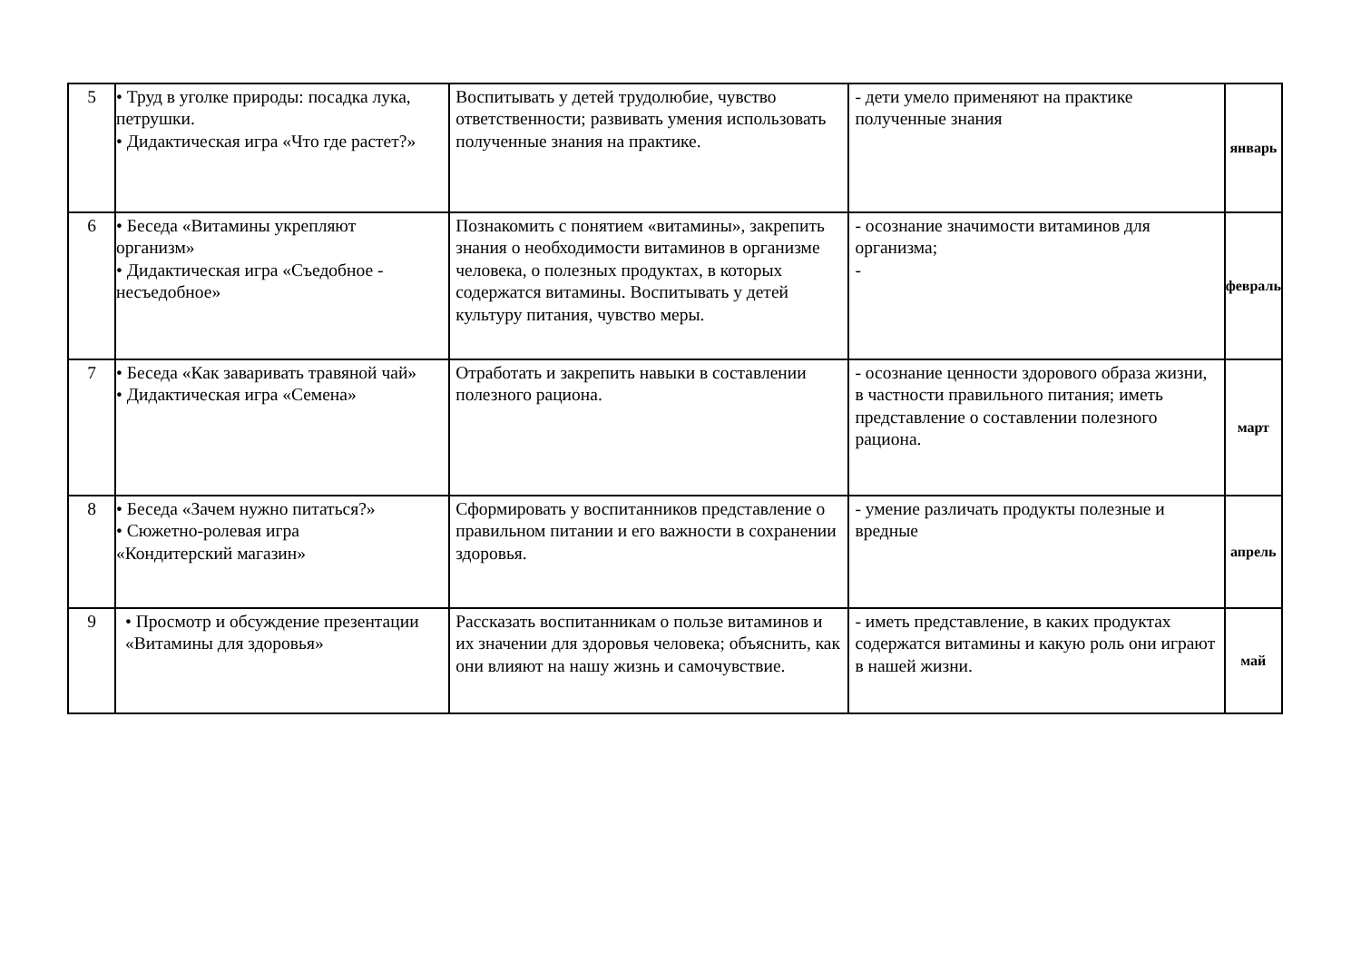| 5 | • Труд в уголке природы: посадка лука, петрушки. • Дидактическая игра «Что где растет?» | Воспитывать у детей трудолюбие, чувство ответственности; развивать умения использовать полученные знания на практике. | - дети умело применяют на практике полученные знания | январь |
| 6 | • Беседа «Витамины укрепляют организм» • Дидактическая игра «Съедобное - несъедобное» | Познакомить с понятием «витамины», закрепить знания о необходимости витаминов в организме человека, о полезных продуктах, в которых содержатся витамины. Воспитывать у детей культуру питания, чувство меры. | - осознание значимости витаминов для организма; - | февраль |
| 7 | • Беседа «Как заваривать травяной чай» • Дидактическая игра «Семена» | Отработать и закрепить навыки в составлении полезного рациона. | - осознание ценности здорового образа жизни, в частности правильного питания; иметь представление о составлении полезного рациона. | март |
| 8 | • Беседа «Зачем нужно питаться?» • Сюжетно-ролевая игра «Кондитерский магазин» | Сформировать у воспитанников представление о правильном питании и его важности в сохранении здоровья. | - умение различать продукты полезные и вредные | апрель |
| 9 | • Просмотр и обсуждение презентации «Витамины для здоровья» | Рассказать воспитанникам о пользе витаминов и их значении для здоровья человека; объяснить, как они влияют на нашу жизнь и самочувствие. | - иметь представление, в каких продуктах содержатся витамины и какую роль они играют в нашей жизни. | май |